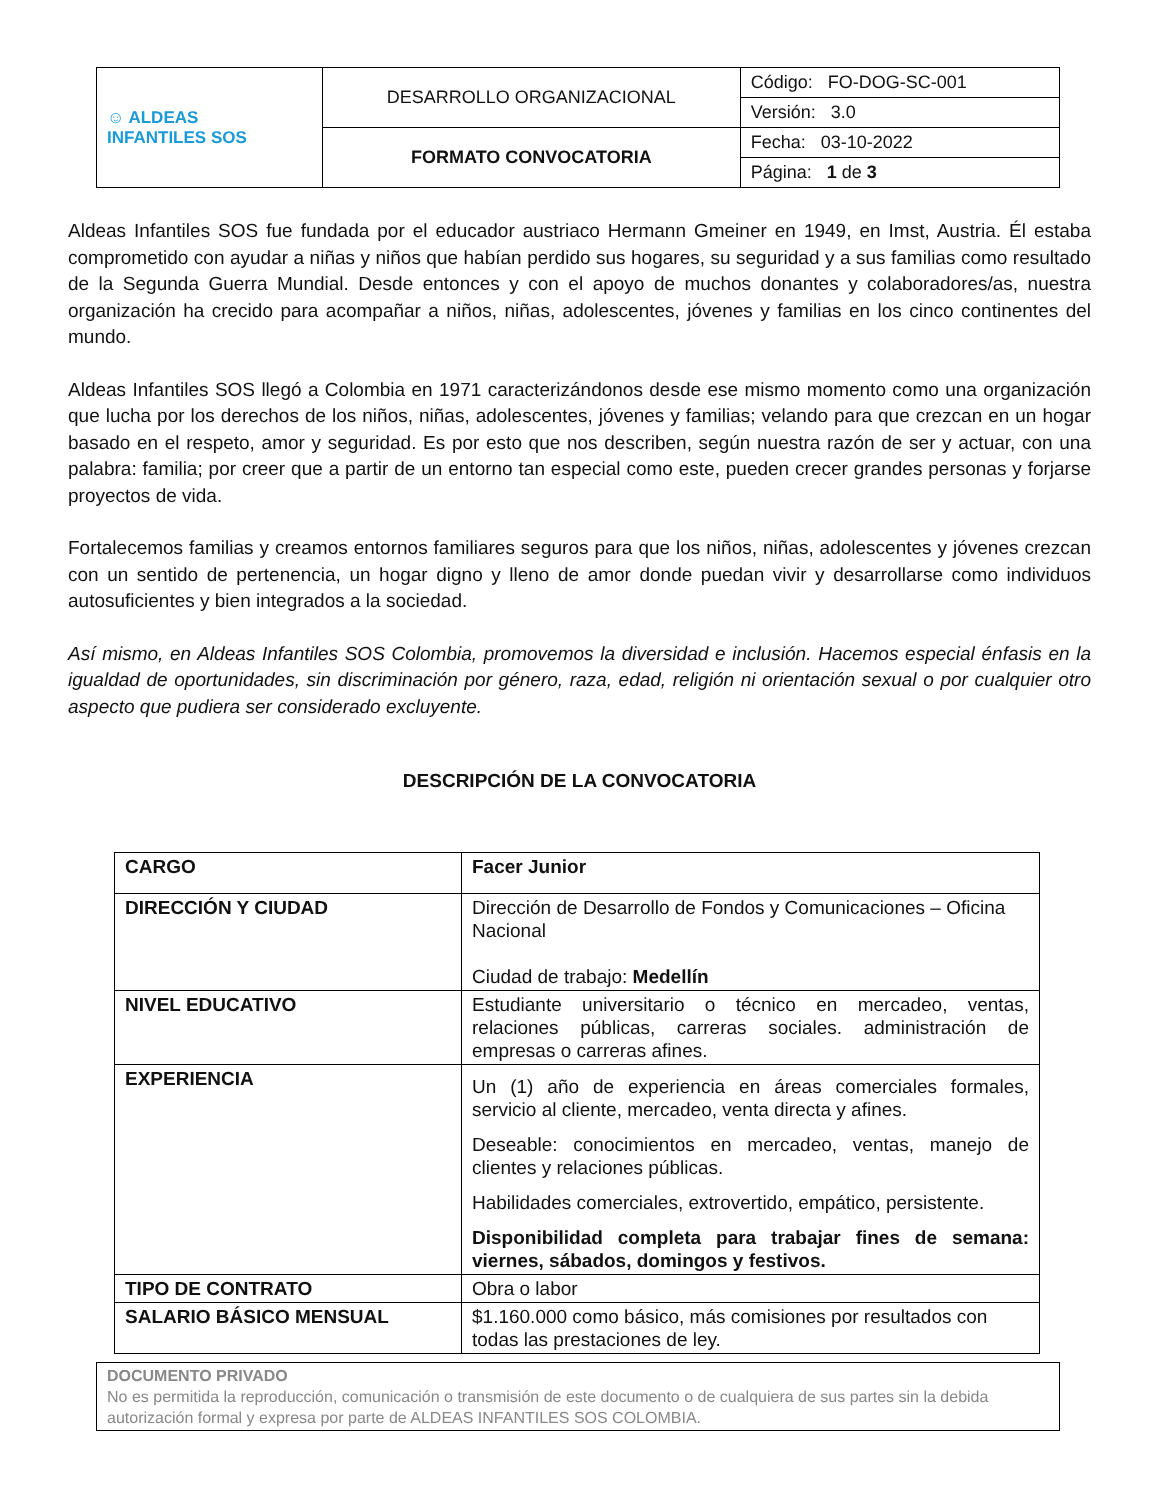| ☺ ALDEAS INFANTILES SOS | DESARROLLO ORGANIZACIONAL | Código: FO-DOG-SC-001 |
| | | Versión: 3.0 |
| | FORMATO CONVOCATORIA | Fecha: 03-10-2022 |
| | | Página: 1 de 3 |
Aldeas Infantiles SOS fue fundada por el educador austriaco Hermann Gmeiner en 1949, en Imst, Austria. Él estaba comprometido con ayudar a niñas y niños que habían perdido sus hogares, su seguridad y a sus familias como resultado de la Segunda Guerra Mundial. Desde entonces y con el apoyo de muchos donantes y colaboradores/as, nuestra organización ha crecido para acompañar a niños, niñas, adolescentes, jóvenes y familias en los cinco continentes del mundo.
Aldeas Infantiles SOS llegó a Colombia en 1971 caracterizándonos desde ese mismo momento como una organización que lucha por los derechos de los niños, niñas, adolescentes, jóvenes y familias; velando para que crezcan en un hogar basado en el respeto, amor y seguridad. Es por esto que nos describen, según nuestra razón de ser y actuar, con una palabra: familia; por creer que a partir de un entorno tan especial como este, pueden crecer grandes personas y forjarse proyectos de vida.
Fortalecemos familias y creamos entornos familiares seguros para que los niños, niñas, adolescentes y jóvenes crezcan con un sentido de pertenencia, un hogar digno y lleno de amor donde puedan vivir y desarrollarse como individuos autosuficientes y bien integrados a la sociedad.
Así mismo, en Aldeas Infantiles SOS Colombia, promovemos la diversidad e inclusión. Hacemos especial énfasis en la igualdad de oportunidades, sin discriminación por género, raza, edad, religión ni orientación sexual o por cualquier otro aspecto que pudiera ser considerado excluyente.
DESCRIPCIÓN DE LA CONVOCATORIA
| CARGO | Facer Junior |
| DIRECCIÓN Y CIUDAD | Dirección de Desarrollo de Fondos y Comunicaciones – Oficina Nacional Ciudad de trabajo: Medellín |
| NIVEL EDUCATIVO | Estudiante universitario o técnico en mercadeo, ventas, relaciones públicas, carreras sociales. administración de empresas o carreras afines. |
| EXPERIENCIA | Un (1) año de experiencia en áreas comerciales formales, servicio al cliente, mercadeo, venta directa y afines. Deseable: conocimientos en mercadeo, ventas, manejo de clientes y relaciones públicas. Habilidades comerciales, extrovertido, empático, persistente. Disponibilidad completa para trabajar fines de semana: viernes, sábados, domingos y festivos. |
| TIPO DE CONTRATO | Obra o labor |
| SALARIO BÁSICO MENSUAL | $1.160.000 como básico, más comisiones por resultados con todas las prestaciones de ley. |
DOCUMENTO PRIVADO
No es permitida la reproducción, comunicación o transmisión de este documento o de cualquiera de sus partes sin la debida autorización formal y expresa por parte de ALDEAS INFANTILES SOS COLOMBIA.